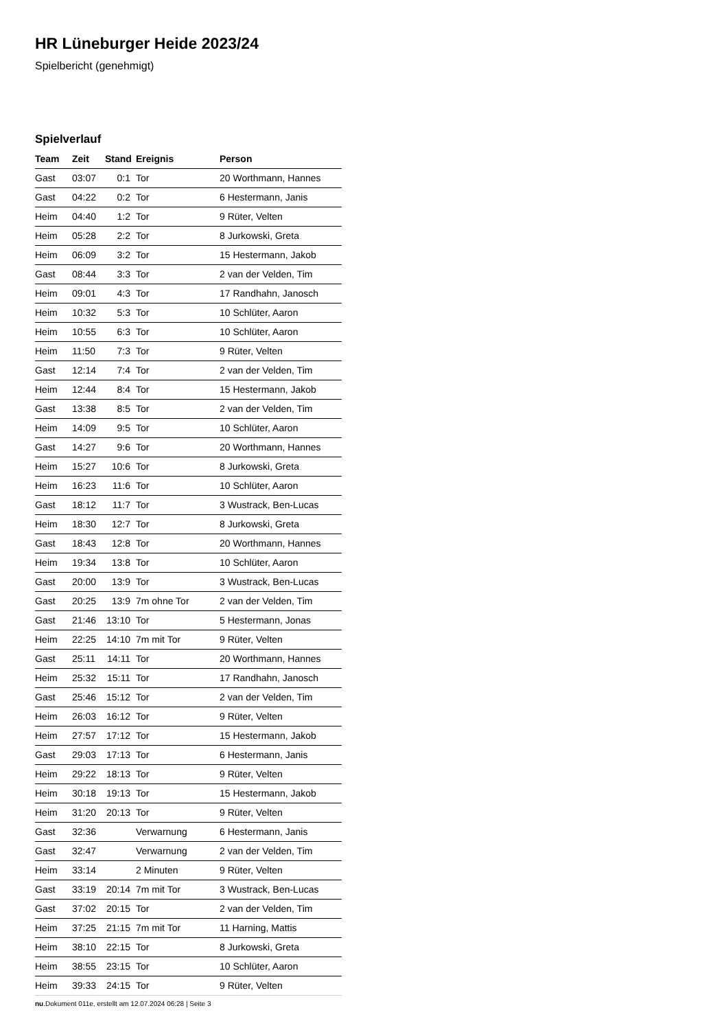HR Lüneburger Heide 2023/24
Spielbericht (genehmigt)
Spielverlauf
| Team | Zeit | Stand | Ereignis | Person |
| --- | --- | --- | --- | --- |
| Gast | 03:07 | 0:1 | Tor | 20 Worthmann, Hannes |
| Gast | 04:22 | 0:2 | Tor | 6 Hestermann, Janis |
| Heim | 04:40 | 1:2 | Tor | 9 Rüter, Velten |
| Heim | 05:28 | 2:2 | Tor | 8 Jurkowski, Greta |
| Heim | 06:09 | 3:2 | Tor | 15 Hestermann, Jakob |
| Gast | 08:44 | 3:3 | Tor | 2 van der Velden, Tim |
| Heim | 09:01 | 4:3 | Tor | 17 Randhahn, Janosch |
| Heim | 10:32 | 5:3 | Tor | 10 Schlüter, Aaron |
| Heim | 10:55 | 6:3 | Tor | 10 Schlüter, Aaron |
| Heim | 11:50 | 7:3 | Tor | 9 Rüter, Velten |
| Gast | 12:14 | 7:4 | Tor | 2 van der Velden, Tim |
| Heim | 12:44 | 8:4 | Tor | 15 Hestermann, Jakob |
| Gast | 13:38 | 8:5 | Tor | 2 van der Velden, Tim |
| Heim | 14:09 | 9:5 | Tor | 10 Schlüter, Aaron |
| Gast | 14:27 | 9:6 | Tor | 20 Worthmann, Hannes |
| Heim | 15:27 | 10:6 | Tor | 8 Jurkowski, Greta |
| Heim | 16:23 | 11:6 | Tor | 10 Schlüter, Aaron |
| Gast | 18:12 | 11:7 | Tor | 3 Wustrack, Ben-Lucas |
| Heim | 18:30 | 12:7 | Tor | 8 Jurkowski, Greta |
| Gast | 18:43 | 12:8 | Tor | 20 Worthmann, Hannes |
| Heim | 19:34 | 13:8 | Tor | 10 Schlüter, Aaron |
| Gast | 20:00 | 13:9 | Tor | 3 Wustrack, Ben-Lucas |
| Gast | 20:25 | 13:9 | 7m ohne Tor | 2 van der Velden, Tim |
| Gast | 21:46 | 13:10 | Tor | 5 Hestermann, Jonas |
| Heim | 22:25 | 14:10 | 7m mit Tor | 9 Rüter, Velten |
| Gast | 25:11 | 14:11 | Tor | 20 Worthmann, Hannes |
| Heim | 25:32 | 15:11 | Tor | 17 Randhahn, Janosch |
| Gast | 25:46 | 15:12 | Tor | 2 van der Velden, Tim |
| Heim | 26:03 | 16:12 | Tor | 9 Rüter, Velten |
| Heim | 27:57 | 17:12 | Tor | 15 Hestermann, Jakob |
| Gast | 29:03 | 17:13 | Tor | 6 Hestermann, Janis |
| Heim | 29:22 | 18:13 | Tor | 9 Rüter, Velten |
| Heim | 30:18 | 19:13 | Tor | 15 Hestermann, Jakob |
| Heim | 31:20 | 20:13 | Tor | 9 Rüter, Velten |
| Gast | 32:36 | | Verwarnung | 6 Hestermann, Janis |
| Gast | 32:47 | | Verwarnung | 2 van der Velden, Tim |
| Heim | 33:14 | | 2 Minuten | 9 Rüter, Velten |
| Gast | 33:19 | 20:14 | 7m mit Tor | 3 Wustrack, Ben-Lucas |
| Gast | 37:02 | 20:15 | Tor | 2 van der Velden, Tim |
| Heim | 37:25 | 21:15 | 7m mit Tor | 11 Harning, Mattis |
| Heim | 38:10 | 22:15 | Tor | 8 Jurkowski, Greta |
| Heim | 38:55 | 23:15 | Tor | 10 Schlüter, Aaron |
| Heim | 39:33 | 24:15 | Tor | 9 Rüter, Velten |
nu.Dokument 011e, erstellt am 12.07.2024 06:28 | Seite 3